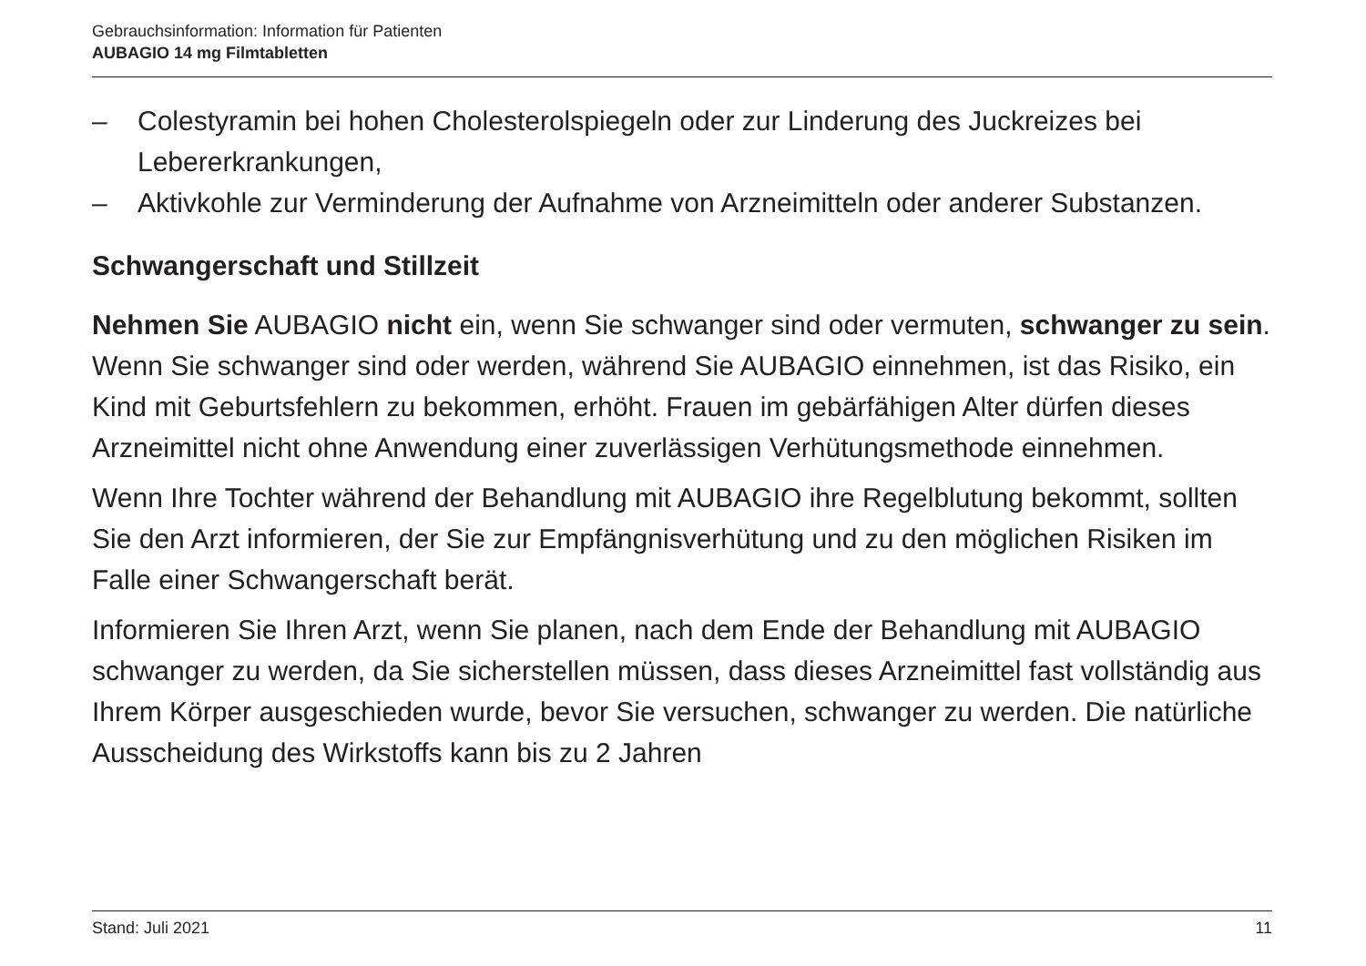Gebrauchsinformation: Information für Patienten
AUBAGIO 14 mg Filmtabletten
– Colestyramin bei hohen Cholesterolspiegeln oder zur Linderung des Juckreizes bei Lebererkrankungen,
– Aktivkohle zur Verminderung der Aufnahme von Arzneimitteln oder anderer Substanzen.
Schwangerschaft und Stillzeit
Nehmen Sie AUBAGIO nicht ein, wenn Sie schwanger sind oder vermuten, schwanger zu sein. Wenn Sie schwanger sind oder werden, während Sie AUBAGIO einnehmen, ist das Risiko, ein Kind mit Geburtsfehlern zu bekommen, erhöht. Frauen im gebärfähigen Alter dürfen dieses Arzneimittel nicht ohne Anwendung einer zuverlässigen Verhütungsmethode einnehmen.
Wenn Ihre Tochter während der Behandlung mit AUBAGIO ihre Regelblutung bekommt, sollten Sie den Arzt informieren, der Sie zur Empfängnisverhütung und zu den möglichen Risiken im Falle einer Schwangerschaft berät.
Informieren Sie Ihren Arzt, wenn Sie planen, nach dem Ende der Behandlung mit AUBAGIO schwanger zu werden, da Sie sicherstellen müssen, dass dieses Arzneimittel fast vollständig aus Ihrem Körper ausgeschieden wurde, bevor Sie versuchen, schwanger zu werden. Die natürliche Ausscheidung des Wirkstoffs kann bis zu 2 Jahren
Stand: Juli 2021 11